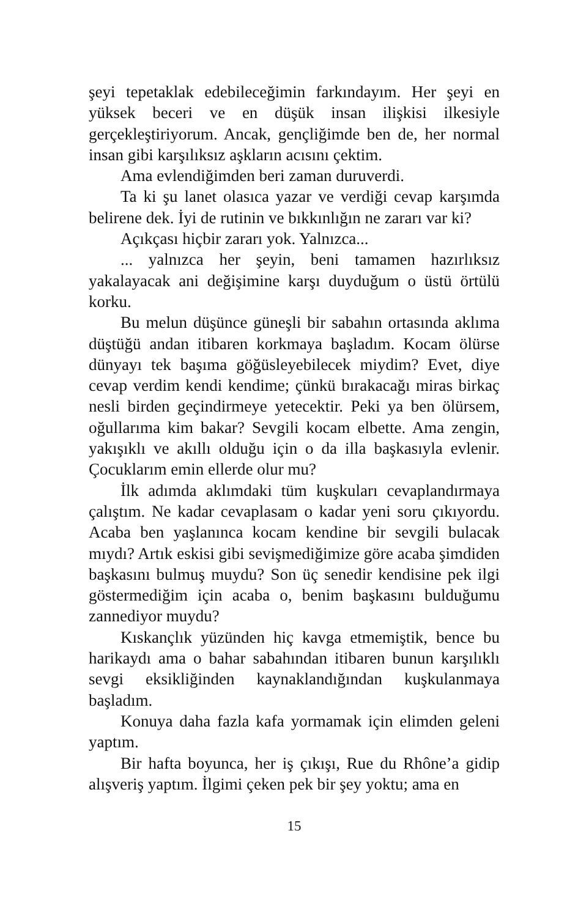şeyi tepetaklak edebileceğimin farkındayım. Her şeyi en yüksek beceri ve en düşük insan ilişkisi ilkesiyle gerçekleştiriyorum. Ancak, gençliğimde ben de, her normal insan gibi karşılıksız aşkların acısını çektim.
Ama evlendiğimden beri zaman duruverdi.
Ta ki şu lanet olasıca yazar ve verdiği cevap karşımda belirene dek. İyi de rutinin ve bıkkınlığın ne zararı var ki?
Açıkçası hiçbir zararı yok. Yalnızca...
... yalnızca her şeyin, beni tamamen hazırlıksız yakalayacak ani değişimine karşı duyduğum o üstü örtülü korku.
Bu melun düşünce güneşli bir sabahın ortasında aklıma düştüğü andan itibaren korkmaya başladım. Kocam ölürse dünyayı tek başıma göğüsleyebilecek miydim? Evet, diye cevap verdim kendi kendime; çünkü bırakacağı miras birkaç nesli birden geçindirmeye yetecektir. Peki ya ben ölürsem, oğullarıma kim bakar? Sevgili kocam elbette. Ama zengin, yakışıklı ve akıllı olduğu için o da illa başkasıyla evlenir. Çocuklarım emin ellerde olur mu?
İlk adımda aklımdaki tüm kuşkuları cevaplandırmaya çalıştım. Ne kadar cevaplasam o kadar yeni soru çıkıyordu. Acaba ben yaşlanınca kocam kendine bir sevgili bulacak mıydı? Artık eskisi gibi sevişmediğimize göre acaba şimdiden başkasını bulmuş muydu? Son üç senedir kendisine pek ilgi göstermediğim için acaba o, benim başkasını bulduğumu zannediyor muydu?
Kıskançlık yüzünden hiç kavga etmemiştik, bence bu harikaydı ama o bahar sabahından itibaren bunun karşılıklı sevgi eksikliğinden kaynaklandığından kuşkulanmaya başladım.
Konuya daha fazla kafa yormamak için elimden geleni yaptım.
Bir hafta boyunca, her iş çıkışı, Rue du Rhône’a gidip alışveriş yaptım. İlgimi çeken pek bir şey yoktu; ama en
15